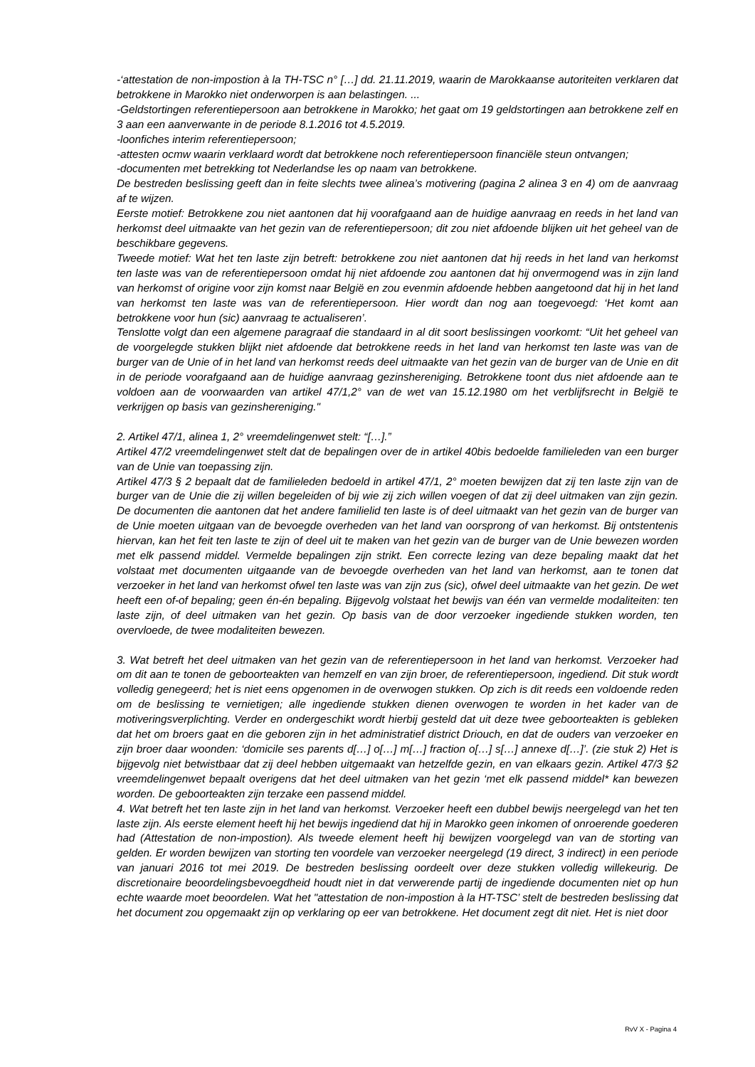-‘attestation de non-impostion à la TH-TSC n° […] dd. 21.11.2019, waarin de Marokkaanse autoriteiten verklaren dat betrokkene in Marokko niet onderworpen is aan belastingen. ...
-Geldstortingen referentiepersoon aan betrokkene in Marokko; het gaat om 19 geldstortingen aan betrokkene zelf en 3 aan een aanverwante in de periode 8.1.2016 tot 4.5.2019.
-loonfiches interim referentiepersoon;
-attesten ocmw waarin verklaard wordt dat betrokkene noch referentiepersoon financiële steun ontvangen;
-documenten met betrekking tot Nederlandse les op naam van betrokkene.
De bestreden beslissing geeft dan in feite slechts twee alinea’s motivering (pagina 2 alinea 3 en 4) om de aanvraag af te wijzen.
Eerste motief: Betrokkene zou niet aantonen dat hij voorafgaand aan de huidige aanvraag en reeds in het land van herkomst deel uitmaakte van het gezin van de referentiepersoon; dit zou niet afdoende blijken uit het geheel van de beschikbare gegevens.
Tweede motief: Wat het ten laste zijn betreft: betrokkene zou niet aantonen dat hij reeds in het land van herkomst ten laste was van de referentiepersoon omdat hij niet afdoende zou aantonen dat hij onvermogend was in zijn land van herkomst of origine voor zijn komst naar België en zou evenmin afdoende hebben aangetoond dat hij in het land van herkomst ten laste was van de referentiepersoon. Hier wordt dan nog aan toegevoegd: ‘Het komt aan betrokkene voor hun (sic) aanvraag te actualiseren’.
Tenslotte volgt dan een algemene paragraaf die standaard in al dit soort beslissingen voorkomt: “Uit het geheel van de voorgelegde stukken blijkt niet afdoende dat betrokkene reeds in het land van herkomst ten laste was van de burger van de Unie of in het land van herkomst reeds deel uitmaakte van het gezin van de burger van de Unie en dit in de periode voorafgaand aan de huidige aanvraag gezinshereniging. Betrokkene toont dus niet afdoende aan te voldoen aan de voorwaarden van artikel 47/1,2° van de wet van 15.12.1980 om het verblijfsrecht in België te verkrijgen op basis van gezinshereniging."
2. Artikel 47/1, alinea 1, 2° vreemdelingenwet stelt: “[…].”
Artikel 47/2 vreemdelingenwet stelt dat de bepalingen over de in artikel 40bis bedoelde familieleden van een burger van de Unie van toepassing zijn.
Artikel 47/3 § 2 bepaalt dat de familieleden bedoeld in artikel 47/1, 2° moeten bewijzen dat zij ten laste zijn van de burger van de Unie die zij willen begeleiden of bij wie zij zich willen voegen of dat zij deel uitmaken van zijn gezin. De documenten die aantonen dat het andere familielid ten laste is of deel uitmaakt van het gezin van de burger van de Unie moeten uitgaan van de bevoegde overheden van het land van oorsprong of van herkomst. Bij ontstentenis hiervan, kan het feit ten laste te zijn of deel uit te maken van het gezin van de burger van de Unie bewezen worden met elk passend middel. Vermelde bepalingen zijn strikt. Een correcte lezing van deze bepaling maakt dat het volstaat met documenten uitgaande van de bevoegde overheden van het land van herkomst, aan te tonen dat verzoeker in het land van herkomst ofwel ten laste was van zijn zus (sic), ofwel deel uitmaakte van het gezin. De wet heeft een of-of bepaling; geen én-én bepaling. Bijgevolg volstaat het bewijs van één van vermelde modaliteiten: ten laste zijn, of deel uitmaken van het gezin. Op basis van de door verzoeker ingediende stukken worden, ten overvloede, de twee modaliteiten bewezen.
3. Wat betreft het deel uitmaken van het gezin van de referentiepersoon in het land van herkomst. Verzoeker had om dit aan te tonen de geboorteakten van hemzelf en van zijn broer, de referentiepersoon, ingediend. Dit stuk wordt volledig genegeerd; het is niet eens opgenomen in de overwogen stukken. Op zich is dit reeds een voldoende reden om de beslissing te vernietigen; alle ingediende stukken dienen overwogen te worden in het kader van de motiveringsverplichting. Verder en ondergeschikt wordt hierbij gesteld dat uit deze twee geboorteakten is gebleken dat het om broers gaat en die geboren zijn in het administratief district Driouch, en dat de ouders van verzoeker en zijn broer daar woonden: ‘domicile ses parents d[…] o[…] m[…] fraction o[…] s[…] annexe d[…]’. (zie stuk 2) Het is bijgevolg niet betwistbaar dat zij deel hebben uitgemaakt van hetzelfde gezin, en van elkaars gezin. Artikel 47/3 §2 vreemdelingenwet bepaalt overigens dat het deel uitmaken van het gezin ‘met elk passend middel* kan bewezen worden. De geboorteakten zijn terzake een passend middel.
4. Wat betreft het ten laste zijn in het land van herkomst. Verzoeker heeft een dubbel bewijs neergelegd van het ten laste zijn. Als eerste element heeft hij het bewijs ingediend dat hij in Marokko geen inkomen of onroerende goederen had (Attestation de non-impostion). Als tweede element heeft hij bewijzen voorgelegd van van de storting van gelden. Er worden bewijzen van storting ten voordele van verzoeker neergelegd (19 direct, 3 indirect) in een periode van januari 2016 tot mei 2019. De bestreden beslissing oordeelt over deze stukken volledig willekeurig. De discretionaire beoordelingsbevoegdheid houdt niet in dat verwerende partij de ingediende documenten niet op hun echte waarde moet beoordelen. Wat het "attestation de non-impostion à la HT-TSC’ stelt de bestreden beslissing dat het document zou opgemaakt zijn op verklaring op eer van betrokkene. Het document zegt dit niet. Het is niet door
RvV X - Pagina 4